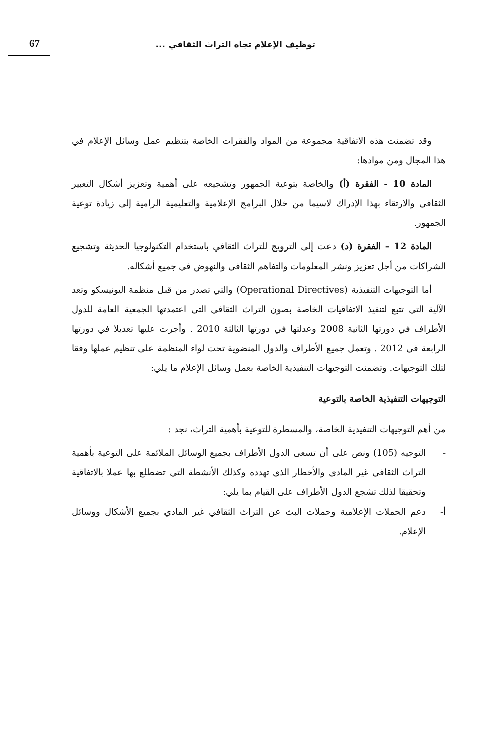توظيف الإعلام تجاه التراث الثقافي ... 67
وقد تضمنت هذه الاتفاقية مجموعة من المواد والفقرات الخاصة بتنظيم عمل وسائل الإعلام في هذا المجال ومن موادها:
المادة 10 - الفقرة (أ) والخاصة بتوعية الجمهور وتشجيعه على أهمية وتعزيز أشكال التعبير الثقافي والارتقاء بهذا الإدراك لاسيما من خلال البرامج الإعلامية والتعليمية الرامية إلى زيادة توعية الجمهور.
المادة 12 – الفقرة (د) دعت إلى الترويج للتراث الثقافي باستخدام التكنولوجيا الحديثة وتشجيع الشراكات من أجل تعزيز ونشر المعلومات والتفاهم الثقافي والنهوض في جميع أشكاله.
أما التوجيهات التنفيذية (Operational Directives) والتي تصدر من قبل منظمة اليونيسكو وتعد الآلية التي تتبع لتنفيذ الاتفاقيات الخاصة بصون التراث الثقافي التي اعتمدتها الجمعية العامة للدول الأطراف في دورتها الثانية 2008 وعدلتها في دورتها الثالثة 2010 . وأجرت عليها تعديلا في دورتها الرابعة في 2012 . وتعمل جميع الأطراف والدول المنضوية تحت لواء المنظمة على تنظيم عملها وفقا لتلك التوجيهات. وتضمنت التوجيهات التنفيذية الخاصة بعمل وسائل الإعلام ما يلي:
التوجيهات التنفيذية الخاصة بالتوعية
من أهم التوجيهات التنفيدية الخاصة، والمسطرة للتوعية بأهمية التراث، نجد :
- التوجيه (105) ونص على أن تسعى الدول الأطراف بجميع الوسائل الملائمة على التوعية بأهمية التراث الثقافي غير المادي والأخطار الذي تهدده وكذلك الأنشطة التي تضطلع بها عملا بالاتفاقية وتحقيقا لذلك تشجع الدول الأطراف على القيام بما يلي:
أ- دعم الحملات الإعلامية وحملات البث عن التراث الثقافي غير المادي بجميع الأشكال ووسائل الإعلام.